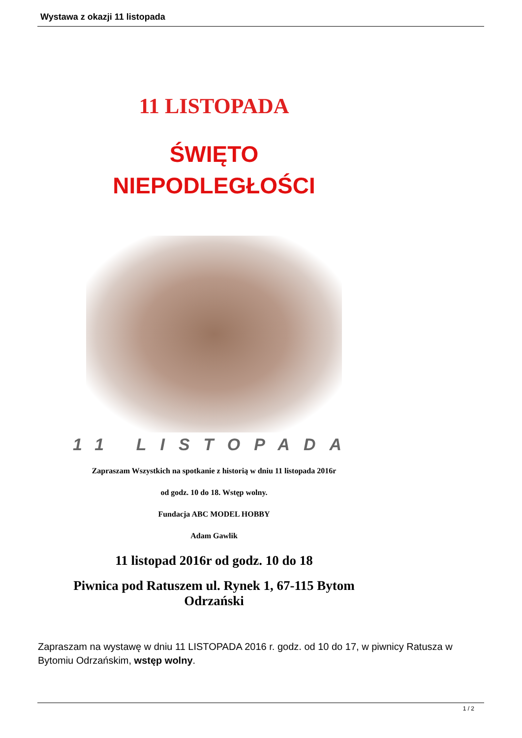Wystawa z okazji 11 listopada
11 LISTOPADA
ŚWIĘTO
NIEPODLEGŁOŚCI
11 LISTOPADA
Zapraszam Wszystkich na spotkanie z historią w dniu 11 listopada 2016r
od godz. 10 do 18. Wstęp wolny.
Fundacja ABC MODEL HOBBY
Adam Gawlik
11 listopad 2016r od godz. 10 do 18
Piwnica pod Ratuszem ul. Rynek 1, 67-115 Bytom Odrzański
Zapraszam na wystawę w dniu 11 LISTOPADA 2016 r. godz. od 10 do 17, w piwnicy Ratusza w Bytomiu Odrzańskim, wstęp wolny.
1 / 2